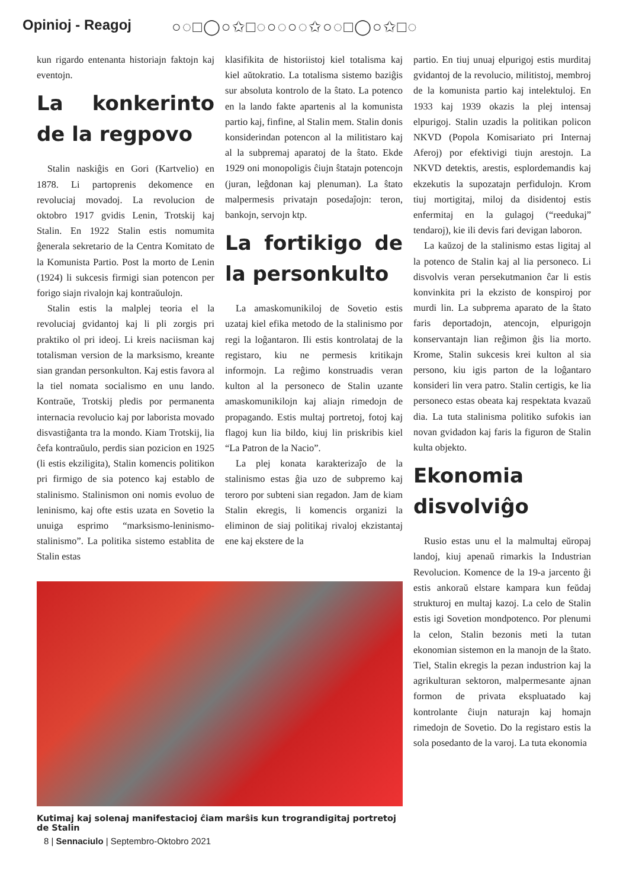Opinioj - Reagoj ○◌□◯○✩□◌○◌○◌✩○◌□◯○✩□◌
kun rigardo entenanta historiajn faktojn kaj eventojn.
La konkerinto de la regpovo
Stalin naskiĝis en Gori (Kartvelio) en 1878. Li partoprenis dekomence en revoluciaj movadoj. La revolucion de oktobro 1917 gvidis Lenin, Trotskij kaj Stalin. En 1922 Stalin estis nomumita ĝenerala sekretario de la Centra Komitato de la Komunista Partio. Post la morto de Lenin (1924) li sukcesis firmigi sian potencon per forigo siajn rivalojn kaj kontraŭulojn.
Stalin estis la malplej teoria el la revoluciaj gvidantoj kaj li pli zorgis pri praktiko ol pri ideoj. Li kreis naciisman kaj totalisman version de la marksismo, kreante sian grandan personkulton. Kaj estis favora al la tiel nomata socialismo en unu lando. Kontraŭe, Trotskij pledis por permanenta internacia revolucio kaj por laborista movado disvastiĝanta tra la mondo. Kiam Trotskij, lia ĉefa kontraŭulo, perdis sian pozicion en 1925 (li estis ekziligita), Stalin komencis politikon pri firmigo de sia potenco kaj establo de stalinismo. Stalinismon oni nomis evoluo de leninismo, kaj ofte estis uzata en Sovetio la unuiga esprimo “marksismo-leninismo-stalinismo”. La politika sistemo establita de Stalin estas
klasifikita de historiistoj kiel totalisma kaj kiel aŭtokratio. La totalisma sistemo baziĝis sur absoluta kontrolo de la ŝtato. La potenco en la lando fakte apartenis al la komunista partio kaj, finfine, al Stalin mem. Stalin donis konsiderindan potencon al la militistaro kaj al la subpremaj aparatoj de la ŝtato. Ekde 1929 oni monopoligis ĉiujn ŝtatajn potencojn (juran, leĝdonan kaj plenuman). La ŝtato malpermesis privatajn posedaĵojn: teron, bankojn, servojn ktp.
La fortikigo de la personkulto
La amaskomunikiloj de Sovetio estis uzataj kiel efika metodo de la stalinismo por regi la loĝantaron. Ili estis kontrolataj de la registaro, kiu ne permesis kritikajn informojn. La reĝimo konstruadis veran kulton al la personeco de Stalin uzante amaskomunikilojn kaj aliajn rimedojn de propagando. Estis multaj portretoj, fotoj kaj flagoj kun lia bildo, kiuj lin priskribis kiel “La Patron de la Nacio”.
La plej konata karakterizaĵo de la stalinismo estas ĝia uzo de subpremo kaj teroro por subteni sian regadon. Jam de kiam Stalin ekregis, li komencis organizi la eliminon de siaj politikaj rivaloj ekzistantaj ene kaj ekstere de la
Kutimaj kaj solenaj manifestacioj ĉiam marŝis kun trograndigitaj portretoj de Stalin
8 | Sennaciulo | Septembro-Oktobro 2021
partio. En tiuj unuaj elpurigoj estis murditaj gvidantoj de la revolucio, militistoj, membroj de la komunista partio kaj intelektuloj. En 1933 kaj 1939 okazis la plej intensaj elpurigoj. Stalin uzadis la politikan policon NKVD (Popola Komisariato pri Internaj Aferoj) por efektivigi tiujn arestojn. La NKVD detektis, arestis, esplordemandis kaj ekzekutis la supozatajn perfidulojn. Krom tiuj mortigitaj, miloj da disidentoj estis enfermitaj en la gulagoj (“reedukaj” tendaroj), kie ili devis fari devigan laboron.
La kaŭzoj de la stalinismo estas ligitaj al la potenco de Stalin kaj al lia personeco. Li disvolvis veran persekutmanion ĉar li estis konvinkita pri la ekzisto de konspiroj por murdi lin. La subprema aparato de la ŝtato faris deportadojn, atencojn, elpurigojn konservantajn lian reĝimon ĝis lia morto. Krome, Stalin sukcesis krei kulton al sia persono, kiu igis parton de la loĝantaro konsideri lin vera patro. Stalin certigis, ke lia personeco estas obeata kaj respektata kvazaŭ dia. La tuta stalinisma politiko sufokis ian novan gvidadon kaj faris la figuron de Stalin kulta objekto.
Ekonomia disvolviĝo
Rusio estas unu el la malmultaj eŭropaj landoj, kiuj apenaŭ rimarkis la Industrian Revolucion. Komence de la 19-a jarcento ĝi estis ankoraŭ elstare kampara kun feŭdaj strukturoj en multaj kazoj. La celo de Stalin estis igi Sovetion mondpotenco. Por plenumi la celon, Stalin bezonis meti la tutan ekonomian sistemon en la manojn de la ŝtato. Tiel, Stalin ekregis la pezan industrion kaj la agrikulturan sektoron, malpermesante ajnan formon de privata ekspluatado kaj kontrolante ĉiujn naturajn kaj homajn rimedojn de Sovetio. Do la registaro estis la sola posedanto de la varoj. La tuta ekonomia